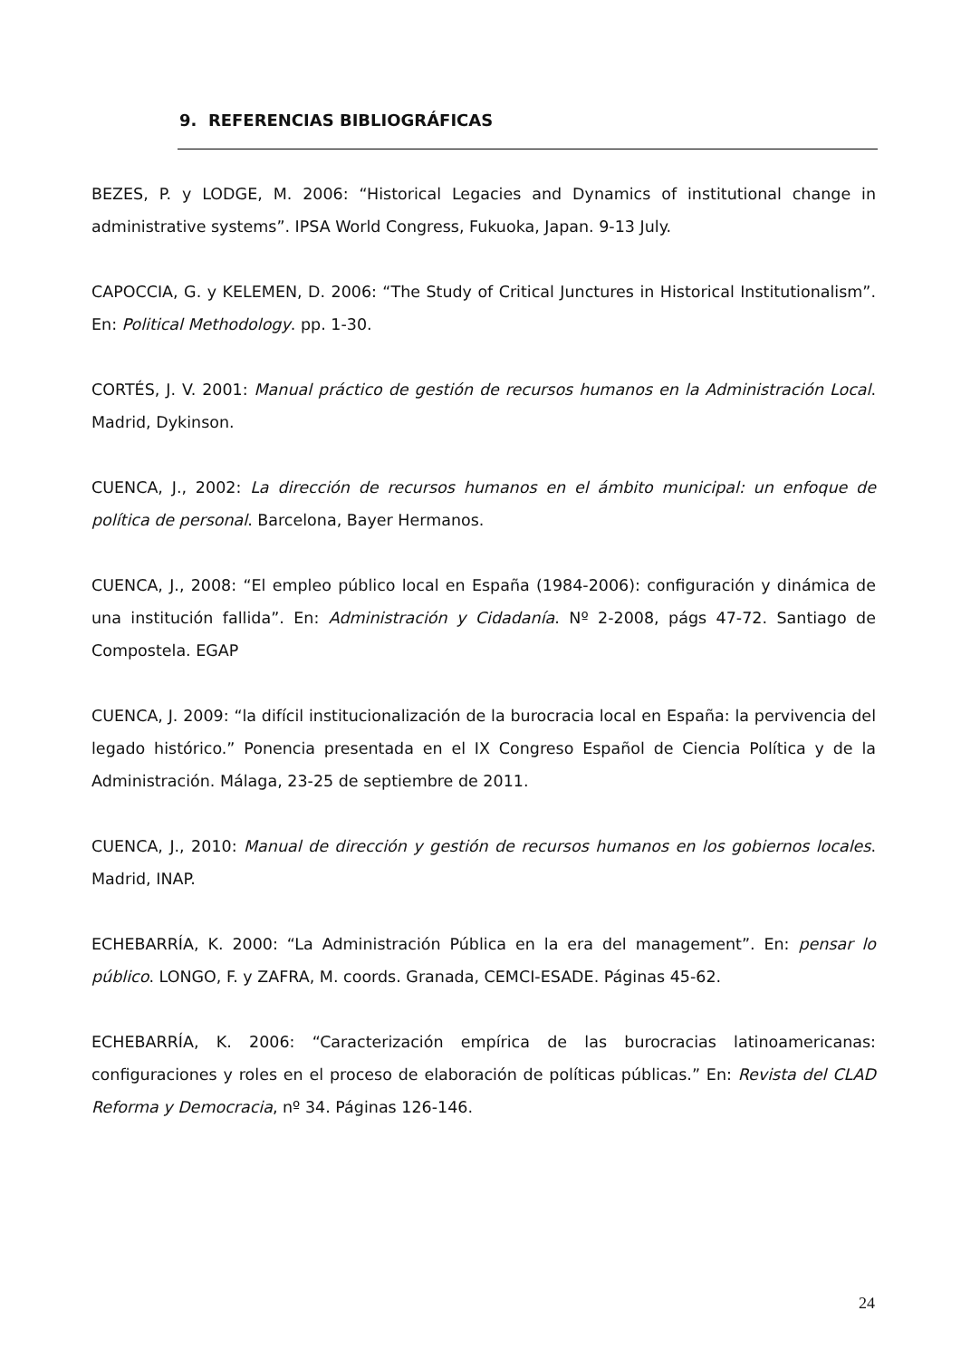9. REFERENCIAS BIBLIOGRÁFICAS
BEZES, P. y LODGE, M. 2006: “Historical Legacies and Dynamics of institutional change in administrative systems”. IPSA World Congress, Fukuoka, Japan. 9-13 July.
CAPOCCIA, G. y KELEMEN, D. 2006: “The Study of Critical Junctures in Historical Institutionalism”. En: Political Methodology. pp. 1-30.
CORTÉS, J. V. 2001: Manual práctico de gestión de recursos humanos en la Administración Local. Madrid, Dykinson.
CUENCA, J., 2002: La dirección de recursos humanos en el ámbito municipal: un enfoque de política de personal. Barcelona, Bayer Hermanos.
CUENCA, J., 2008: “El empleo público local en España (1984-2006): configuración y dinámica de una institución fallida”. En: Administración y Cidadanía. Nº 2-2008, págs 47-72. Santiago de Compostela. EGAP
CUENCA, J. 2009: “la difícil institucionalización de la burocracia local en España: la pervivencia del legado histórico.” Ponencia presentada en el IX Congreso Español de Ciencia Política y de la Administración. Málaga, 23-25 de septiembre de 2011.
CUENCA, J., 2010: Manual de dirección y gestión de recursos humanos en los gobiernos locales. Madrid, INAP.
ECHEBARRÍA, K. 2000: “La Administración Pública en la era del management”. En: pensar lo público. LONGO, F. y ZAFRA, M. coords. Granada, CEMCI-ESADE. Páginas 45-62.
ECHEBARRÍA, K. 2006: “Caracterización empírica de las burocracias latinoamericanas: configuraciones y roles en el proceso de elaboración de políticas públicas.” En: Revista del CLAD Reforma y Democracia, nº 34. Páginas 126-146.
24